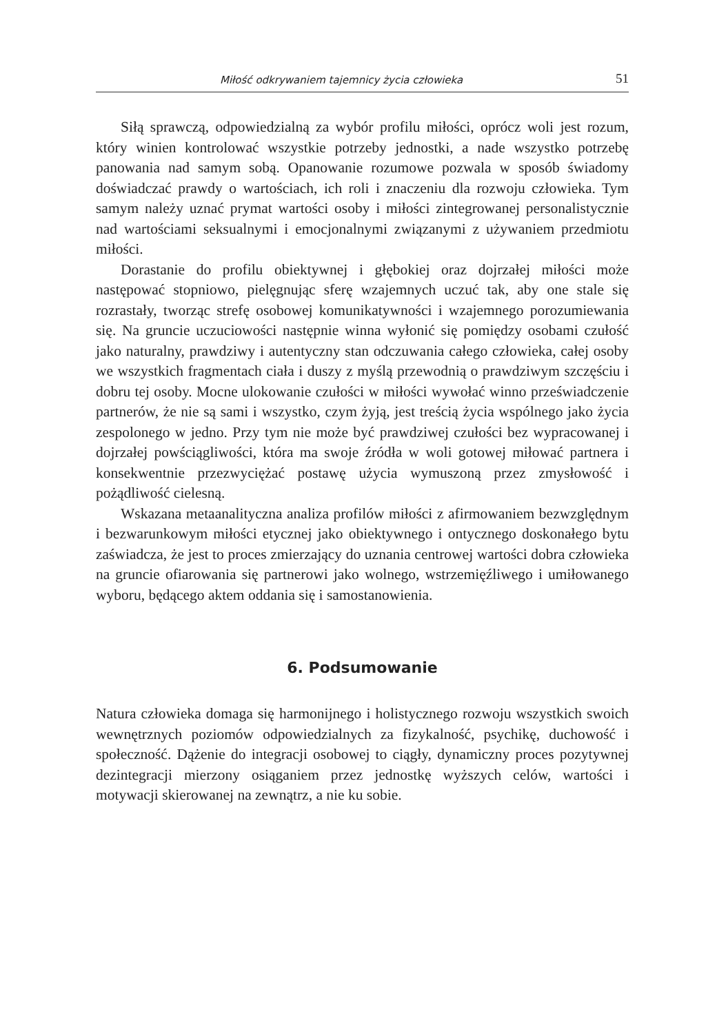Miłość odkrywaniem tajemnicy życia człowieka 51
Siłą sprawczą, odpowiedzialną za wybór profilu miłości, oprócz woli jest rozum, który winien kontrolować wszystkie potrzeby jednostki, a nade wszystko potrzebę panowania nad samym sobą. Opanowanie rozumowe pozwala w sposób świadomy doświadczać prawdy o wartościach, ich roli i znaczeniu dla rozwoju człowieka. Tym samym należy uznać prymat wartości osoby i miłości zintegrowanej personalistycznie nad wartościami seksualnymi i emocjonalnymi związanymi z używaniem przedmiotu miłości.
Dorastanie do profilu obiektywnej i głębokiej oraz dojrzałej miłości może następować stopniowo, pielęgnując sferę wzajemnych uczuć tak, aby one stale się rozrastały, tworząc strefę osobowej komunikatywności i wzajemnego porozumiewania się. Na gruncie uczuciowości następnie winna wyłonić się pomiędzy osobami czułość jako naturalny, prawdziwy i autentyczny stan odczuwania całego człowieka, całej osoby we wszystkich fragmentach ciała i duszy z myślą przewodnią o prawdziwym szczęściu i dobru tej osoby. Mocne ulokowanie czułości w miłości wywołać winno przeświadczenie partnerów, że nie są sami i wszystko, czym żyją, jest treścią życia wspólnego jako życia zespolonego w jedno. Przy tym nie może być prawdziwej czułości bez wypracowanej i dojrzałej powściągliwości, która ma swoje źródła w woli gotowej miłować partnera i konsekwentnie przezwyciężać postawę użycia wymuszoną przez zmysłowość i pożądliwość cielesną.
Wskazana metaanalityczna analiza profilów miłości z afirmowaniem bezwzględnym i bezwarunkowym miłości etycznej jako obiektywnego i ontycznego doskonałego bytu zaświadcza, że jest to proces zmierzający do uznania centrowej wartości dobra człowieka na gruncie ofiarowania się partnerowi jako wolnego, wstrzemięźliwego i umiłowanego wyboru, będącego aktem oddania się i samostanowienia.
6. Podsumowanie
Natura człowieka domaga się harmonijnego i holistycznego rozwoju wszystkich swoich wewnętrznych poziomów odpowiedzialnych za fizykalność, psychikę, duchowość i społeczność. Dążenie do integracji osobowej to ciągły, dynamiczny proces pozytywnej dezintegracji mierzony osiąganiem przez jednostkę wyższych celów, wartości i motywacji skierowanej na zewnątrz, a nie ku sobie.